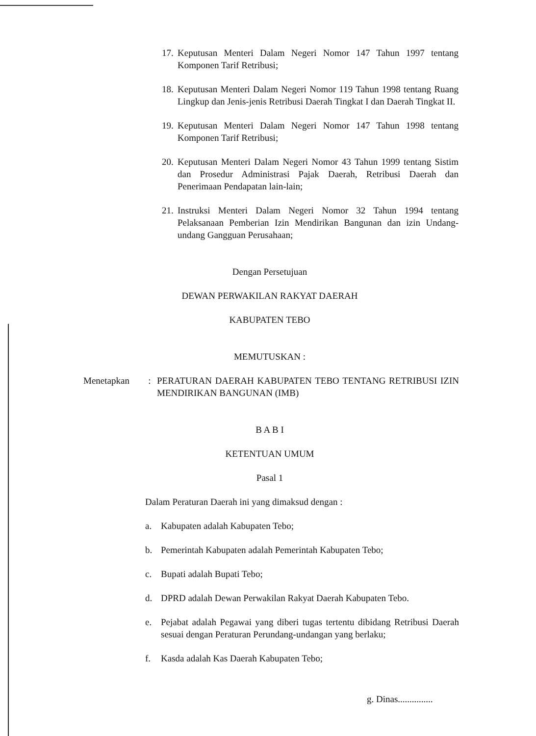17. Keputusan Menteri Dalam Negeri Nomor 147 Tahun 1997 tentang Komponen Tarif Retribusi;
18. Keputusan Menteri Dalam Negeri Nomor 119 Tahun 1998 tentang Ruang Lingkup dan Jenis-jenis Retribusi Daerah Tingkat I dan Daerah Tingkat II.
19. Keputusan Menteri Dalam Negeri Nomor 147 Tahun 1998 tentang Komponen Tarif Retribusi;
20. Keputusan Menteri Dalam Negeri Nomor 43 Tahun 1999 tentang Sistim dan Prosedur Administrasi Pajak Daerah, Retribusi Daerah dan Penerimaan Pendapatan lain-lain;
21. Instruksi Menteri Dalam Negeri Nomor 32 Tahun 1994 tentang Pelaksanaan Pemberian Izin Mendirikan Bangunan dan izin Undang-undang Gangguan Perusahaan;
Dengan Persetujuan
DEWAN PERWAKILAN RAKYAT DAERAH
KABUPATEN TEBO
MEMUTUSKAN :
Menetapkan: PERATURAN DAERAH KABUPATEN TEBO TENTANG RETRIBUSI IZIN MENDIRIKAN BANGUNAN (IMB)
B A B I
KETENTUAN UMUM
Pasal 1
Dalam Peraturan Daerah ini yang dimaksud dengan :
a. Kabupaten adalah Kabupaten Tebo;
b. Pemerintah Kabupaten adalah Pemerintah Kabupaten Tebo;
c. Bupati adalah Bupati Tebo;
d. DPRD adalah Dewan Perwakilan Rakyat Daerah Kabupaten Tebo.
e. Pejabat adalah Pegawai yang diberi tugas tertentu dibidang Retribusi Daerah sesuai dengan Peraturan Perundang-undangan yang berlaku;
f. Kasda adalah Kas Daerah Kabupaten Tebo;
g. Dinas...............